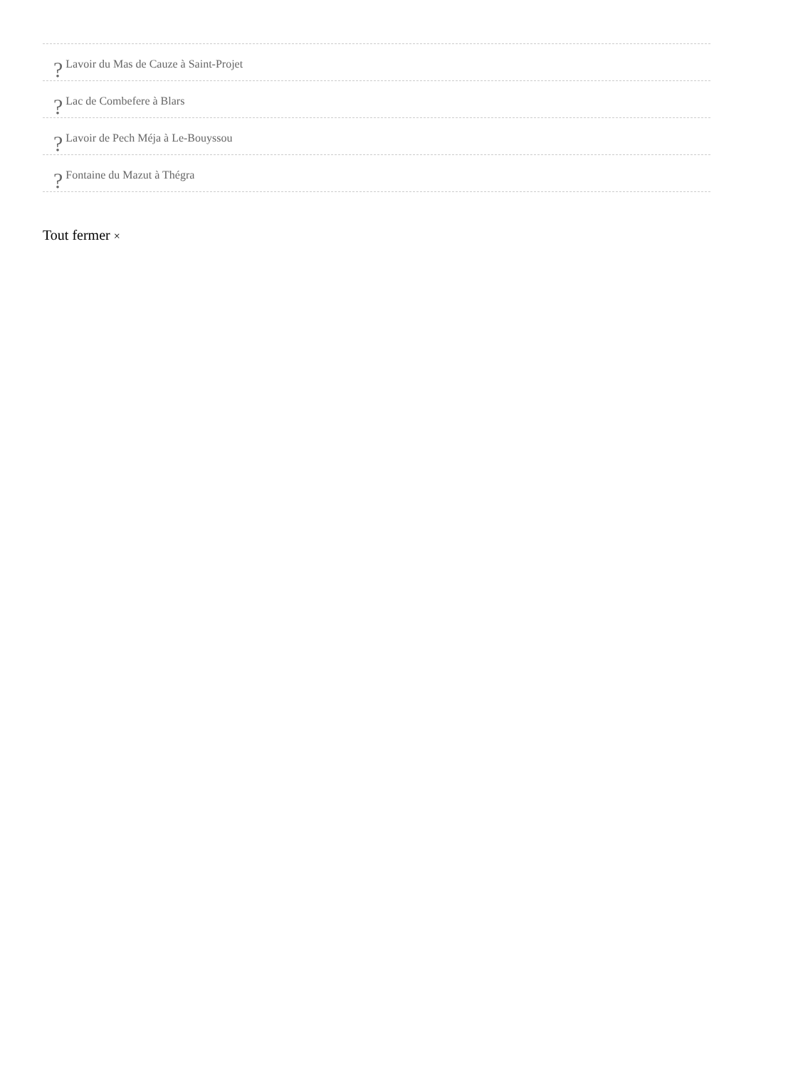? Lavoir du Mas de Cauze à Saint-Projet
? Lac de Combefere à Blars
? Lavoir de Pech Méja à Le-Bouyssou
? Fontaine du Mazut à Thégra
Tout fermer ×